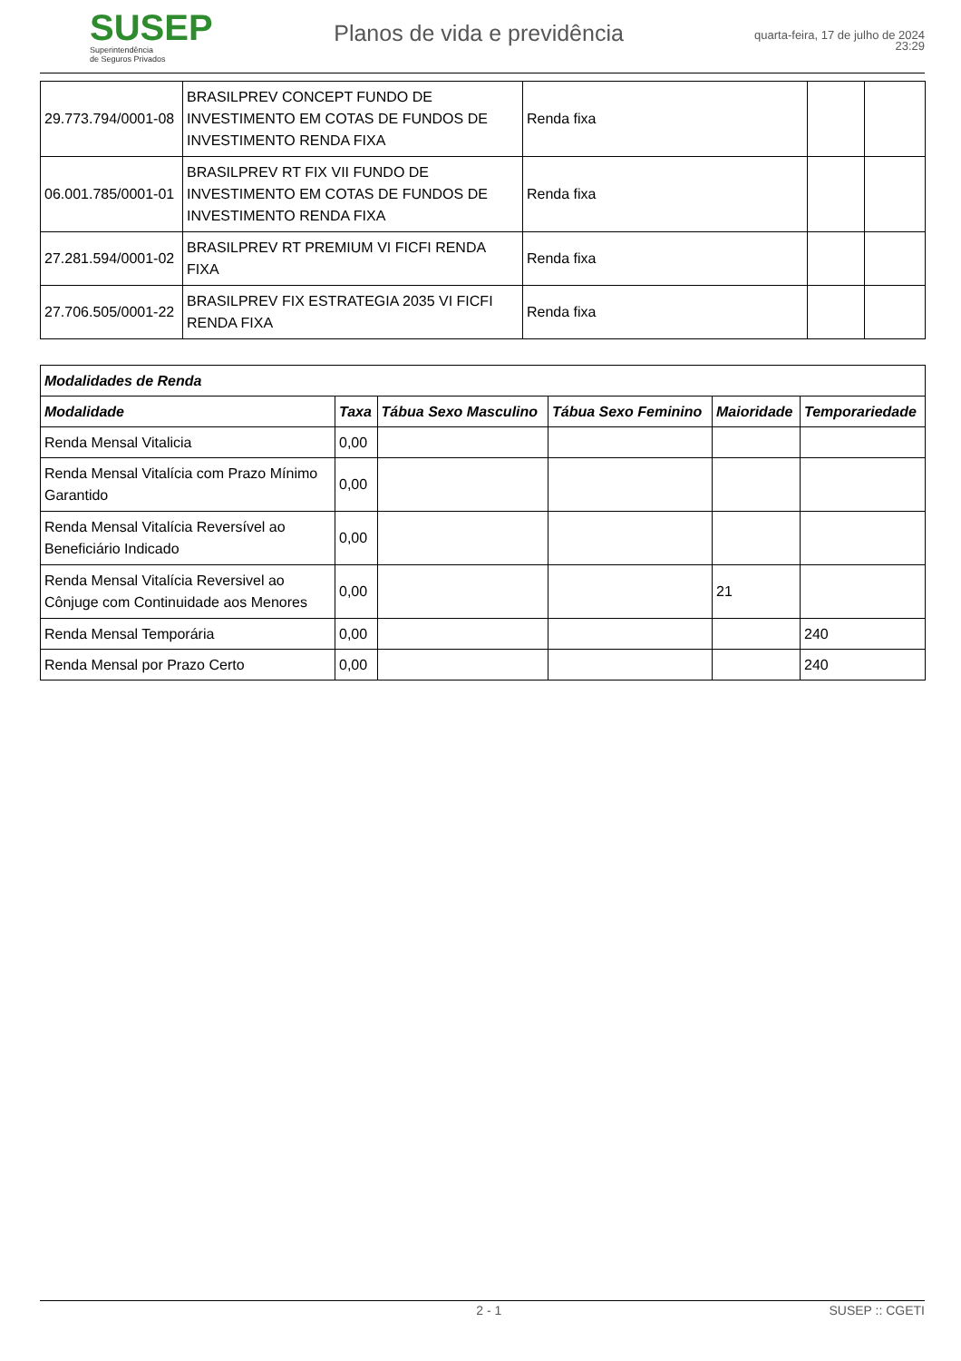SUSEP
Superintendência
de Seguros Privados
Planos de vida e previdência
quarta-feira, 17 de julho de 2024
23:29
| 29.773.794/0001-08 | BRASILPREV CONCEPT FUNDO DE INVESTIMENTO EM COTAS DE FUNDOS DE INVESTIMENTO RENDA FIXA | Renda fixa | | |
| 06.001.785/0001-01 | BRASILPREV RT FIX VII FUNDO DE INVESTIMENTO EM COTAS DE FUNDOS DE INVESTIMENTO RENDA FIXA | Renda fixa | | |
| 27.281.594/0001-02 | BRASILPREV RT PREMIUM VI FICFI RENDA FIXA | Renda fixa | | |
| 27.706.505/0001-22 | BRASILPREV FIX ESTRATEGIA 2035 VI FICFI RENDA FIXA | Renda fixa | | |
| Modalidades de Renda | | | | | |
| --- | --- | --- | --- | --- | --- |
| Modalidade | Taxa | Tábua Sexo Masculino | Tábua Sexo Feminino | Maioridade | Temporariedade |
| Renda Mensal Vitalicia | 0,00 | | | | |
| Renda Mensal Vitalícia com Prazo Mínimo Garantido | 0,00 | | | | |
| Renda Mensal Vitalícia Reversível ao Beneficiário Indicado | 0,00 | | | | |
| Renda Mensal Vitalícia Reversivel ao Cônjuge com Continuidade aos Menores | 0,00 | | | 21 | |
| Renda Mensal Temporária | 0,00 | | | | 240 |
| Renda Mensal por Prazo Certo | 0,00 | | | | 240 |
2 - 1 SUSEP :: CGETI